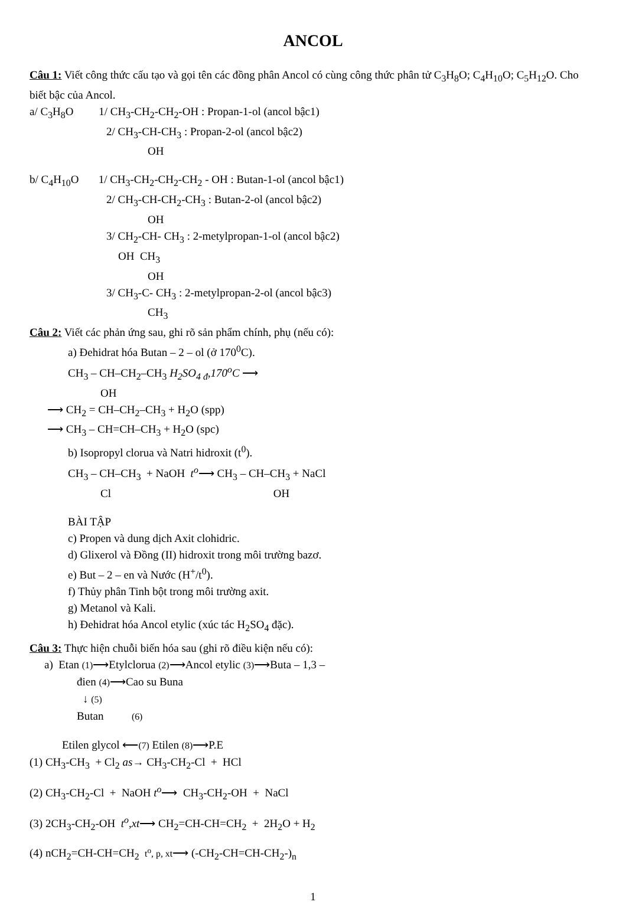ANCOL
Câu 1: Viết công thức cấu tạo và gọi tên các đồng phân Ancol có cùng công thức phân tử C<sub>3</sub>H<sub>8</sub>O; C<sub>4</sub>H<sub>10</sub>O; C<sub>5</sub>H<sub>12</sub>O. Cho biết bậc của Ancol.
a/ C<sub>3</sub>H<sub>8</sub>O 1/ CH<sub>3</sub>-CH<sub>2</sub>-CH<sub>2</sub>-OH : Propan-1-ol (ancol bậc1)
2/ CH<sub>3</sub>-CH-CH<sub>3</sub> : Propan-2-ol (ancol bậc2)
OH
b/ C<sub>4</sub>H<sub>10</sub>O 1/ CH<sub>3</sub>-CH<sub>2</sub>-CH<sub>2</sub>-CH<sub>2</sub> - OH : Butan-1-ol (ancol bậc1)
2/ CH<sub>3</sub>-CH-CH<sub>2</sub>-CH<sub>3</sub> : Butan-2-ol (ancol bậc2)
OH
3/ CH<sub>2</sub>-CH- CH<sub>3</sub> : 2-metylpropan-1-ol (ancol bậc2)
OH CH<sub>3</sub>
OH
3/ CH<sub>3</sub>-C- CH<sub>3</sub> : 2-metylpropan-2-ol (ancol bậc3)
CH<sub>3</sub>
Câu 2: Viết các phản ứng sau, ghi rõ sản phẩm chính, phụ (nếu có):
a) Đehidrat hóa Butan – 2 – ol (ở 170<sup>0</sup>C).
CH<sub>3</sub> – CH–CH<sub>2</sub>–CH<sub>3</sub> H<sub>2</sub>SO<sub>4 đ</sub>,170<sup>o</sup>C ⟶
OH
⟶ CH<sub>2</sub> = CH–CH<sub>2</sub>–CH<sub>3</sub> + H<sub>2</sub>O (spp)
⟶ CH<sub>3</sub> – CH=CH–CH<sub>3</sub> + H<sub>2</sub>O (spc)
b) Isopropyl clorua và Natri hidroxit (t<sup>0</sup>).
CH<sub>3</sub> – CH–CH<sub>3</sub> + NaOH t<sup>o</sup>⟶ CH<sub>3</sub> – CH–CH<sub>3</sub> + NaCl
Cl OH
BÀI TẬP
c) Propen và dung dịch Axit clohidric.
d) Glixerol và Đồng (II) hidroxit trong môi trường bazơ.
e) But – 2 – en và Nước (H<sup>+</sup>/t<sup>0</sup>).
f) Thủy phân Tinh bột trong môi trường axit.
g) Metanol và Kali.
h) Đehidrat hóa Ancol etylic (xúc tác H<sub>2</sub>SO<sub>4</sub> đặc).
Câu 3: Thực hiện chuỗi biến hóa sau (ghi rõ điều kiện nếu có):
a) Etan (1)⟶Etylclorua (2)⟶Ancol etylic (3)⟶Buta – 1,3 –
đien (4)⟶Cao su Buna
↓ (5)
Butan (6)
Etilen glycol ⟵(7) Etilen (8)⟶P.E
(1) CH<sub>3</sub>-CH<sub>3</sub> + Cl<sub>2</sub> as→ CH<sub>3</sub>-CH<sub>2</sub>-Cl + HCl
(2) CH<sub>3</sub>-CH<sub>2</sub>-Cl + NaOH t<sup>o</sup>⟶ CH<sub>3</sub>-CH<sub>2</sub>-OH + NaCl
(3) 2CH<sub>3</sub>-CH<sub>2</sub>-OH t<sup>o</sup>,xt⟶ CH<sub>2</sub>=CH-CH=CH<sub>2</sub> + 2H<sub>2</sub>O + H<sub>2</sub>
(4) nCH<sub>2</sub>=CH-CH=CH<sub>2</sub> t<sup>o</sup>, p, xt⟶ (-CH<sub>2</sub>-CH=CH-CH<sub>2</sub>-)<sub>n</sub>
1